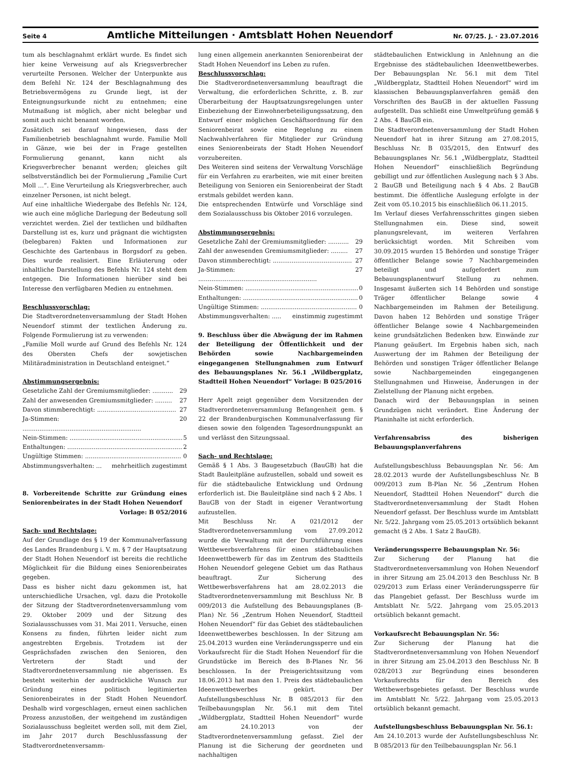Seite 4 Amtliche Mitteilungen · Amtsblatt Hohen Neuendorf Nr. 07/25. J. · 23.07.2016
tum als beschlagnahmt erklärt wurde. Es findet sich hier keine Verweisung auf als Kriegsverbrecher verurteilte Personen. Welcher der Unterpunkte aus dem Befehl Nr. 124 der Beschlagnahmung des Betriebsvermögens zu Grunde liegt, ist der Enteignungsurkunde nicht zu entnehmen; eine Mutmaßung ist möglich, aber nicht belegbar und somit auch nicht benannt worden.
Zusätzlich sei darauf hingewiesen, dass der Familienbetrieb beschlagnahmt wurde. Familie Moll in Gänze, wie bei der in Frage gestellten Formulierung genannt, kann nicht als Kriegsverbrecher benannt werden; gleiches gilt selbstverständlich bei der Formulierung „Familie Curt Moll …“. Eine Verurteilung als Kriegsverbrecher, auch einzelner Personen, ist nicht belegt.
Auf eine inhaltliche Wiedergabe des Befehls Nr. 124, wie auch eine mögliche Darlegung der Bedeutung soll verzichtet werden. Ziel der textlichen und bildhaften Darstellung ist es, kurz und prägnant die wichtigsten (belegbaren) Fakten und Informationen zur Geschichte des Gartenbaus in Borgsdorf zu geben. Dies wurde realisiert. Eine Erläuterung oder inhaltliche Darstellung des Befehls Nr. 124 steht dem entgegen. Die Informationen hierüber sind bei Interesse den verfügbaren Medien zu entnehmen.
Beschlussvorschlag:
Die Stadtverordnetenversammlung der Stadt Hohen Neuendorf stimmt der textlichen Änderung zu. Folgende Formulierung ist zu verwenden:
„Familie Moll wurde auf Grund des Befehls Nr. 124 des Obersten Chefs der sowjetischen Militäradministration in Deutschland enteignet.“
Abstimmungsergebnis:
Gesetzliche Zahl der Gremiumsmitglieder: ........... 29
Zahl der anwesenden Gremiumsmitglieder: ......... 27
Davon stimmberechtigt: .......................................... 27
Ja-Stimmen: ............................................................... 20
Nein-Stimmen: ............................................................ 5
Enthaltungen: ............................................................. 2
Ungültige Stimmen: ................................................... 0
Abstimmungsverhalten: ... mehrheitlich zugestimmt
8. Vorbereitende Schritte zur Gründung eines Seniorenbeirates in der Stadt Hohen Neuendorf
Vorlage: B 052/2016
Sach- und Rechtslage:
Auf der Grundlage des § 19 der Kommunalverfassung des Landes Brandenburg i. V. m. § 7 der Hauptsatzung der Stadt Hohen Neuendorf ist bereits die rechtliche Möglichkeit für die Bildung eines Seniorenbeirates gegeben.
Dass es bisher nicht dazu gekommen ist, hat unterschiedliche Ursachen, vgl. dazu die Protokolle der Sitzung der Stadtverordnetenversammlung vom 29. Oktober 2009 und der Sitzung des Sozialausschusses vom 31. Mai 2011. Versuche, einen Konsens zu finden, führten leider nicht zum angestrebten Ergebnis. Trotzdem ist der Gesprächsfaden zwischen den Senioren, den Vertretern der Stadt und der Stadtverordnetenversammlung nie abgerissen. Es besteht weiterhin der ausdrückliche Wunsch zur Gründung eines politisch legitimierten Seniorenbeirates in der Stadt Hohen Neuendorf. Deshalb wird vorgeschlagen, erneut einen sachlichen Prozess anzustoßen, der weitgehend im zuständigen Sozialausschuss begleitet werden soll, mit dem Ziel, im Jahr 2017 durch Beschlussfassung der Stadtverordnetenversamm-
lung einen allgemein anerkannten Seniorenbeirat der Stadt Hohen Neuendorf ins Leben zu rufen.
Beschlussvorschlag:
Die Stadtverordnetenversammlung beauftragt die Verwaltung, die erforderlichen Schritte, z. B. zur Überarbeitung der Hauptsatzungsregelungen unter Einbeziehung der Einwohnerbeteiligungssatzung, den Entwurf einer möglichen Geschäftsordnung für den Seniorenbeirat sowie eine Regelung zu einem Nachwahlverfahren für Mitglieder zur Gründung eines Seniorenbeirats der Stadt Hohen Neuendorf vorzubereiten.
Des Weiteren sind seitens der Verwaltung Vorschläge für ein Verfahren zu erarbeiten, wie mit einer breiten Beteiligung von Senioren ein Seniorenbeirat der Stadt erstmals gebildet werden kann.
Die entsprechenden Entwürfe und Vorschläge sind dem Sozialausschuss bis Oktober 2016 vorzulegen.
Abstimmungsergebnis:
Gesetzliche Zahl der Gremiumsmitglieder: ........... 29
Zahl der anwesenden Gremiumsmitglieder: ......... 27
Davon stimmberechtigt: .......................................... 27
Ja-Stimmen: ............................................................... 27
Nein-Stimmen: ............................................................ 0
Enthaltungen: ............................................................. 0
Ungültige Stimmen: ................................................... 0
Abstimmungsverhalten: ..... einstimmig zugestimmt
9. Beschluss über die Abwägung der im Rahmen der Beteiligung der Öffentlichkeit und der Behörden sowie Nachbargemeinden eingegangenen Stellungnahmen zum Entwurf des Bebauungsplanes Nr. 56.1 „Wildbergplatz, Stadtteil Hohen Neuendorf“ Vorlage: B 025/2016
Herr Apelt zeigt gegenüber dem Vorsitzenden der Stadtverordnetenversammlung Befangenheit gem. § 22 der Brandenburgischen Kommunalverfassung für diesen sowie den folgenden Tagesordnungspunkt an und verlässt den Sitzungssaal.
Sach- und Rechtslage:
Gemäß § 1 Abs. 3 Baugesetzbuch (BauGB) hat die Stadt Bauleitpläne aufzustellen, sobald und soweit es für die städtebauliche Entwicklung und Ordnung erforderlich ist. Die Bauleitpläne sind nach § 2 Abs. 1 BauGB von der Stadt in eigener Verantwortung aufzustellen.
Mit Beschluss Nr. A 021/2012 der Stadtverordnetenversammlung vom 27.09.2012 wurde die Verwaltung mit der Durchführung eines Wettbewerbsverfahrens für einen städtebaulichen Ideenwettbewerb für das im Zentrum des Stadtteils Hohen Neuendorf gelegene Gebiet um das Rathaus beauftragt. Zur Sicherung des Wettbewerbsverfahrens hat am 28.02.2013 die Stadtverordnetenversammlung mit Beschluss Nr. B 009/2013 die Aufstellung des Bebauungsplanes (B-Plan) Nr. 56 „Zentrum Hohen Neuendorf, Stadtteil Hohen Neuendorf“ für das Gebiet des städtebaulichen Ideenwettbewerbes beschlossen. In der Sitzung am 25.04.2013 wurden eine Veränderungssperre und ein Vorkaufsrecht für die Stadt Hohen Neuendorf für die Grundstücke im Bereich des B-Planes Nr. 56 beschlossen. In der Preisgerichtssitzung vom 18.06.2013 hat man den 1. Preis des städtebaulichen Ideenwettbewerbes gekürt. Der Aufstellungsbeschluss Nr. B 085/2013 für den Teilbebauungsplan Nr. 56.1 mit dem Titel „Wildbergplatz, Stadtteil Hohen Neuendorf“ wurde am 24.10.2013 von der Stadtverordnetenversammlung gefasst. Ziel der Planung ist die Sicherung der geordneten und nachhaltigen
städtebaulichen Entwicklung in Anlehnung an die Ergebnisse des städtebaulichen Ideenwettbewerbes. Der Bebauungsplan Nr. 56.1 mit dem Titel „Wildbergplatz, Stadtteil Hohen Neuendorf“ wird im klassischen Bebauungsplanverfahren gemäß den Vorschriften des BauGB in der aktuellen Fassung aufgestellt. Das schließt eine Umweltprüfung gemäß § 2 Abs. 4 BauGB ein.
Die Stadtverordnetenversammlung der Stadt Hohen Neuendorf hat in ihrer Sitzung am 27.08.2015, Beschluss Nr. B 035/2015, den Entwurf des Bebauungsplanes Nr. 56.1 „Wildbergplatz, Stadtteil Hohen Neuendorf“ einschließlich Begründung gebilligt und zur öffentlichen Auslegung nach § 3 Abs. 2 BauGB und Beteiligung nach § 4 Abs. 2 BauGB bestimmt. Die öffentliche Auslegung erfolgte in der Zeit vom 05.10.2015 bis einschließlich 06.11.2015.
Im Verlauf dieses Verfahrensschrittes gingen sieben Stellungnahmen ein. Diese sind, soweit planungsrelevant, im weiteren Verfahren berücksichtigt worden. Mit Schreiben vom 30.09.2015 wurden 15 Behörden und sonstige Träger öffentlicher Belange sowie 7 Nachbargemeinden beteiligt und aufgefordert zum Bebauungsplanentwurf Stellung zu nehmen. Insgesamt äußerten sich 14 Behörden und sonstige Träger öffentlicher Belange sowie 4 Nachbargemeinden im Rahmen der Beteiligung. Davon haben 12 Behörden und sonstige Träger öffentlicher Belange sowie 4 Nachbargemeinden keine grundsätzlichen Bedenken bzw. Einwände zur Planung geäußert. Im Ergebnis haben sich, nach Auswertung der im Rahmen der Beteiligung der Behörden und sonstigen Träger öffentlicher Belange sowie Nachbargemeinden eingegangenen Stellungnahmen und Hinweise, Änderungen in der Zielstellung der Planung nicht ergeben.
Danach wird der Bebauungsplan in seinen Grundzügen nicht verändert. Eine Änderung der Planinhalte ist nicht erforderlich.
Verfahrensabriss des bisherigen Bebauungsplanverfahrens
Aufstellungsbeschluss Bebauungsplan Nr. 56: Am 28.02.2013 wurde der Aufstellungsbeschluss Nr. B 009/2013 zum B-Plan Nr. 56 „Zentrum Hohen Neuendorf, Stadtteil Hohen Neuendorf“ durch die Stadtverordnetenversammlung der Stadt Hohen Neuendorf gefasst. Der Beschluss wurde im Amtsblatt Nr. 5/22. Jahrgang vom 25.05.2013 ortsüblich bekannt gemacht (§ 2 Abs. 1 Satz 2 BauGB).
Veränderungssperre Bebauungsplan Nr. 56:
Zur Sicherung der Planung hat die Stadtverordnetenversammlung von Hohen Neuendorf in ihrer Sitzung am 25.04.2013 den Beschluss Nr. B 029/2013 zum Erlass einer Veränderungssperre für das Plangebiet gefasst. Der Beschluss wurde im Amtsblatt Nr. 5/22. Jahrgang vom 25.05.2013 ortsüblich bekannt gemacht.
Vorkaufsrecht Bebauungsplan Nr. 56:
Zur Sicherung der Planung hat die Stadtverordnetenversammlung von Hohen Neuendorf in ihrer Sitzung am 25.04.2013 den Beschluss Nr. B 028/2013 zur Begründung eines besonderen Vorkaufsrechts für den Bereich des Wettbewerbsgebietes gefasst. Der Beschluss wurde im Amtsblatt Nr. 5/22. Jahrgang vom 25.05.2013 ortsüblich bekannt gemacht.
Aufstellungsbeschluss Bebauungsplan Nr. 56.1:
Am 24.10.2013 wurde der Aufstellungsbeschluss Nr. B 085/2013 für den Teilbebauungsplan Nr. 56.1